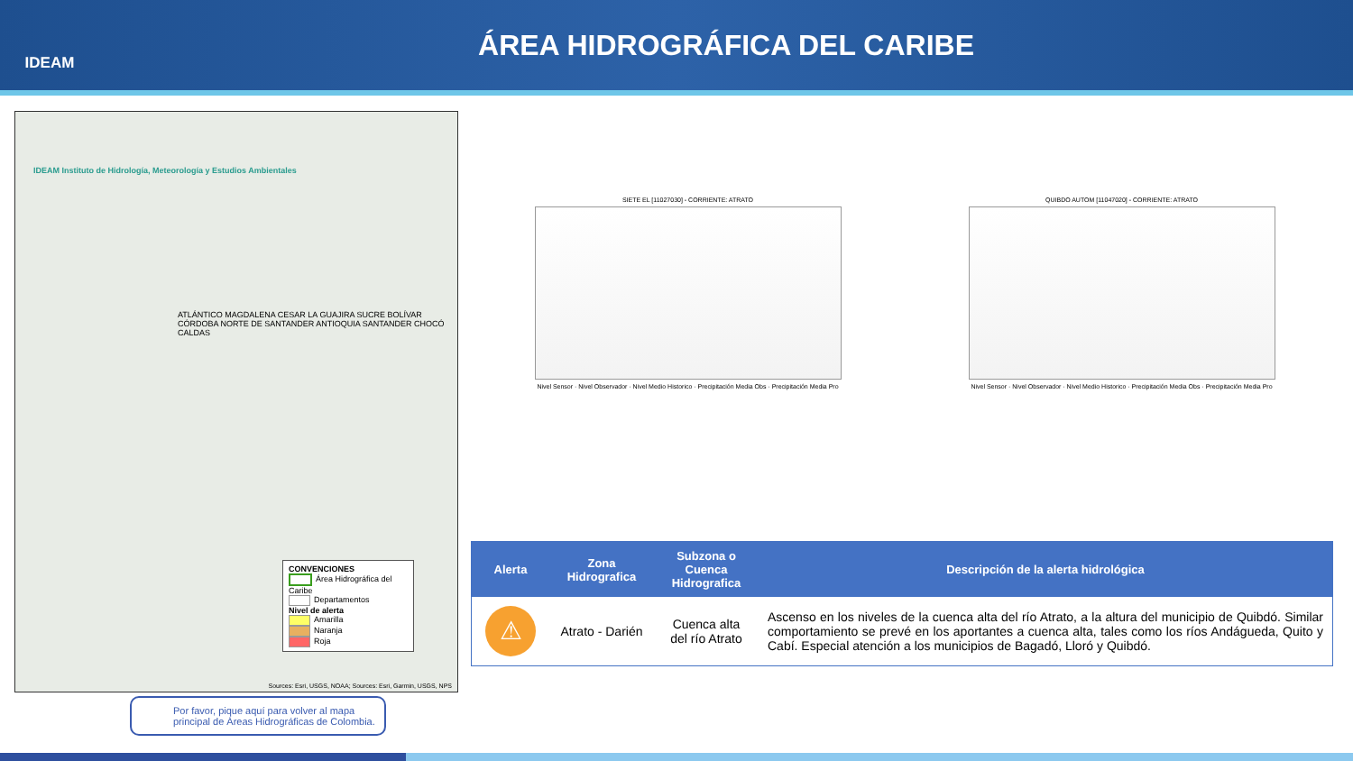IDEAM
ÁREA HIDROGRÁFICA DEL CARIBE
IDEAM Instituto de Hidrología, Meteorología y Estudios Ambientales
ATLÁNTICO MAGDALENA CESAR LA GUAJIRA SUCRE BOLÍVAR CÓRDOBA NORTE DE SANTANDER ANTIOQUIA SANTANDER CHOCÓ CALDAS
CONVENCIONES
Área Hidrográfica del Caribe
Departamentos
Nivel de alerta
Amarilla
Naranja
Roja
Sources: Esri, USGS, NOAA; Sources: Esri, Garmin, USGS, NPS
Por favor, pique aquí para volver al mapa principal de Áreas Hidrográficas de Colombia.
SIETE EL [11027030] - CORRIENTE: ATRATO
Nivel Sensor · Nivel Observador · Nivel Medio Historico · Precipitación Media Obs · Precipitación Media Pro
QUIBDO AUTOM [11047020] - CORRIENTE: ATRATO
Nivel Sensor · Nivel Observador · Nivel Medio Historico · Precipitación Media Obs · Precipitación Media Pro
| Alerta | Zona Hidrografica | Subzona o Cuenca Hidrografica | Descripción de la alerta hidrológica |
| --- | --- | --- | --- |
| ⚠ | Atrato - Darién | Cuenca alta del río Atrato | Ascenso en los niveles de la cuenca alta del río Atrato, a la altura del municipio de Quibdó. Similar comportamiento se prevé en los aportantes a cuenca alta, tales como los ríos Andágueda, Quito y Cabí. Especial atención a los municipios de Bagadó, Lloró y Quibdó. |